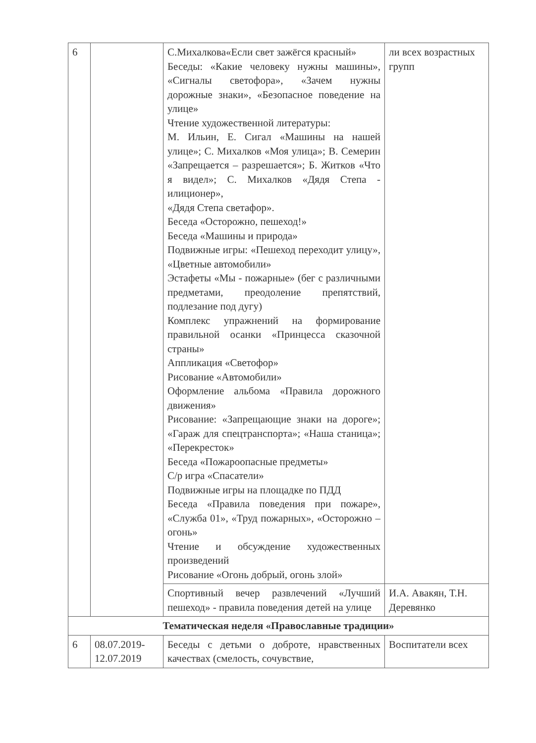| 6 | | С.Михалкова«Если свет зажёгся красный» Беседы: «Какие человеку нужны машины», «Сигналы светофора», «Зачем нужны дорожные знаки», «Безопасное поведение на улице» Чтение художественной литературы: М. Ильин, Е. Сигал «Машины на нашей улице»; С. Михалков «Моя улица»; В. Семерин «Запрещается – разрешается»; Б. Житков «Что я видел»; С. Михалков «Дядя Степа - илиционер», «Дядя Степа светафор». Беседа «Осторожно, пешеход!» Беседа «Машины и природа» Подвижные игры: «Пешеход переходит улицу», «Цветные автомобили» Эстафеты «Мы - пожарные» (бег с различными предметами, преодоление препятствий, подлезание под дугу) Комплекс упражнений на формирование правильной осанки «Принцесса сказочной страны» Аппликация «Светофор» Рисование «Автомобили» Оформление альбома «Правила дорожного движения» Рисование: «Запрещающие знаки на дороге»; «Гараж для спецтранспорта»; «Наша станица»; «Перекресток» Беседа «Пожароопасные предметы» С/р игра «Спасатели» Подвижные игры на площадке по ПДД Беседа «Правила поведения при пожаре», «Служба 01», «Труд пожарных», «Осторожно – огонь» Чтение и обсуждение художественных произведений Рисование «Огонь добрый, огонь злой» | ли всех возрастных групп |
| | | Спортивный вечер развлечений «Лучший пешеход» - правила поведения детей на улице | И.А. Авакян, Т.Н. Деревянко |
| Тематическая неделя «Православные традиции» | | | |
| 6 | 08.07.2019-12.07.2019 | Беседы с детьми о доброте, нравственных качествах (смелость, сочувствие, | Воспитатели всех |